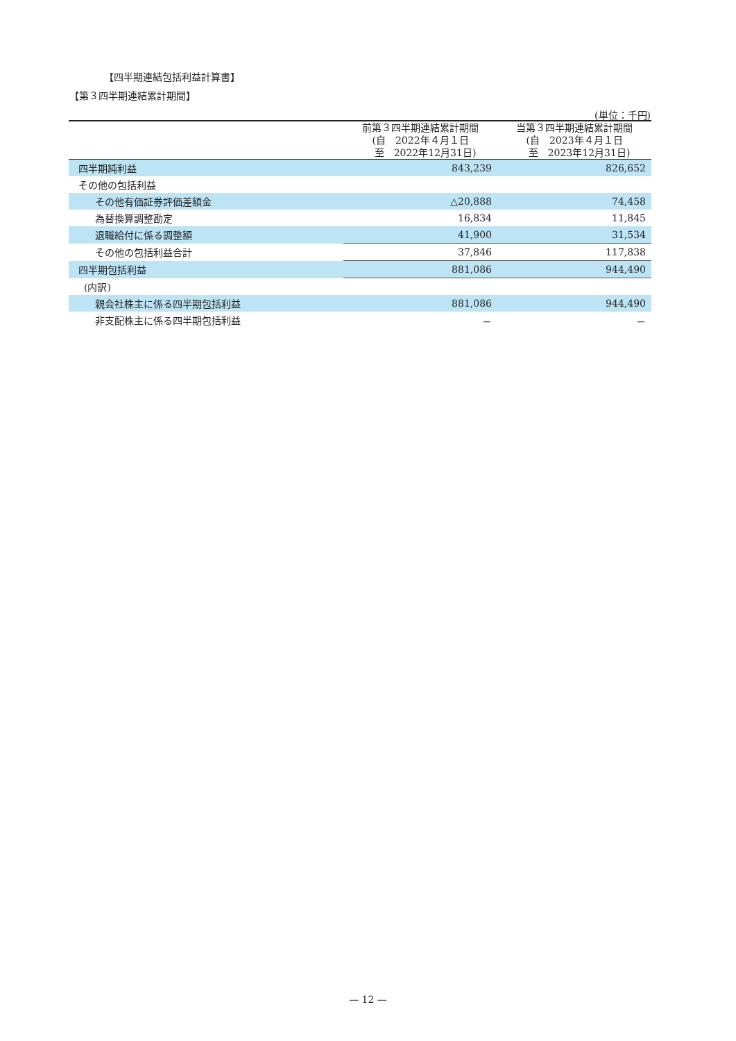【四半期連結包括利益計算書】
【第３四半期連結累計期間】
(単位：千円)
| | 前第３四半期連結累計期間 (自 2022年４月１日 至 2022年12月31日) | 当第３四半期連結累計期間 (自 2023年４月１日 至 2023年12月31日) |
| --- | --- | --- |
| 四半期純利益 | 843,239 | 826,652 |
| その他の包括利益 | | |
| その他有価証券評価差額金 | △20,888 | 74,458 |
| 為替換算調整勘定 | 16,834 | 11,845 |
| 退職給付に係る調整額 | 41,900 | 31,534 |
| その他の包括利益合計 | 37,846 | 117,838 |
| 四半期包括利益 | 881,086 | 944,490 |
| (内訳) | | |
| 親会社株主に係る四半期包括利益 | 881,086 | 944,490 |
| 非支配株主に係る四半期包括利益 | － | － |
— 12 —